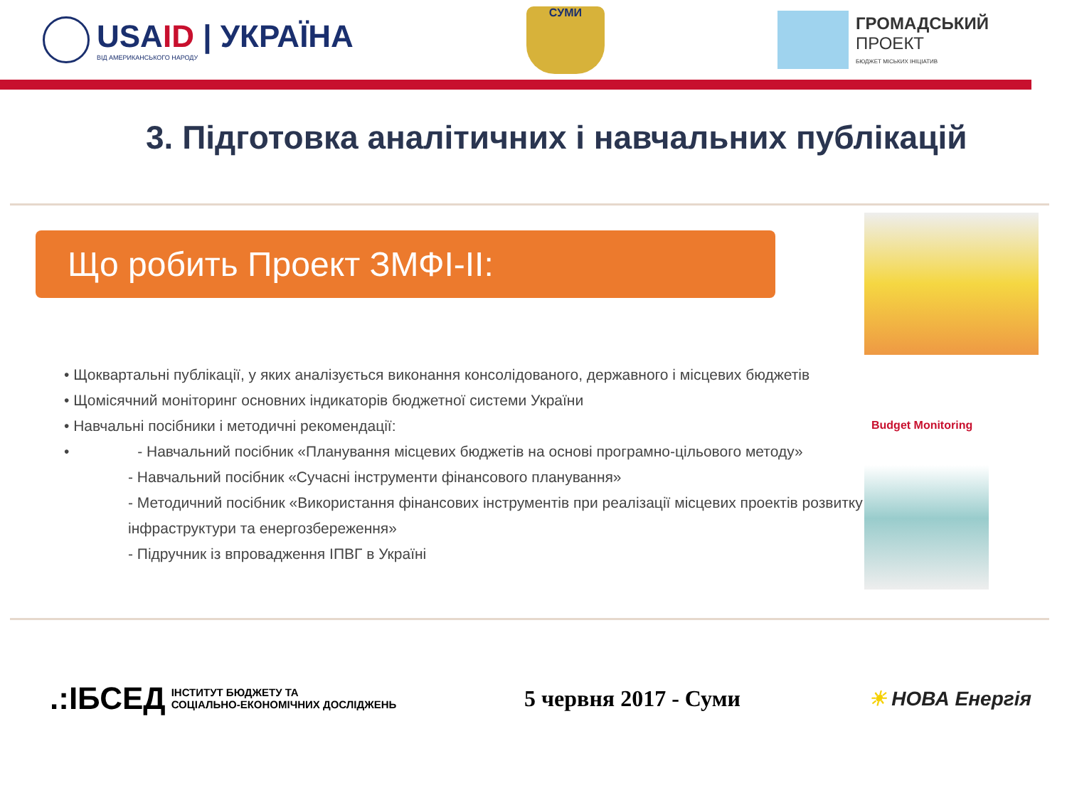USAID | УКРАЇНА
ВІД АМЕРИКАНСЬКОГО НАРОДУ
СУМИ
ГРОМАДСЬКИЙ
ПРОЕКТ
БЮДЖЕТ МІСЬКИХ ІНІЦІАТИВ
3. Підготовка аналітичних і навчальних публікацій
Що робить Проект ЗМФІ-ІІ:
• Щоквартальні публікації, у яких аналізується виконання консолідованого, державного і місцевих бюджетів
• Щомісячний моніторинг основних індикаторів бюджетної системи України
• Навчальні посібники і методичні рекомендації:
• - Навчальний посібник «Планування місцевих бюджетів на основі програмно-цільового методу»
- Навчальний посібник «Сучасні інструменти фінансового планування»
- Методичний посібник «Використання фінансових інструментів при реалізації місцевих проектів розвитку інфраструктури та енергозбереження»
- Підручник із впровадження ІПВГ в Україні
Budget Monitoring
.:ІБСЕД
ІНСТИТУТ БЮДЖЕТУ ТА
СОЦІАЛЬНО-ЕКОНОМІЧНИХ ДОСЛІДЖЕНЬ
5 червня 2017 - Суми ☀ НОВА Енергія